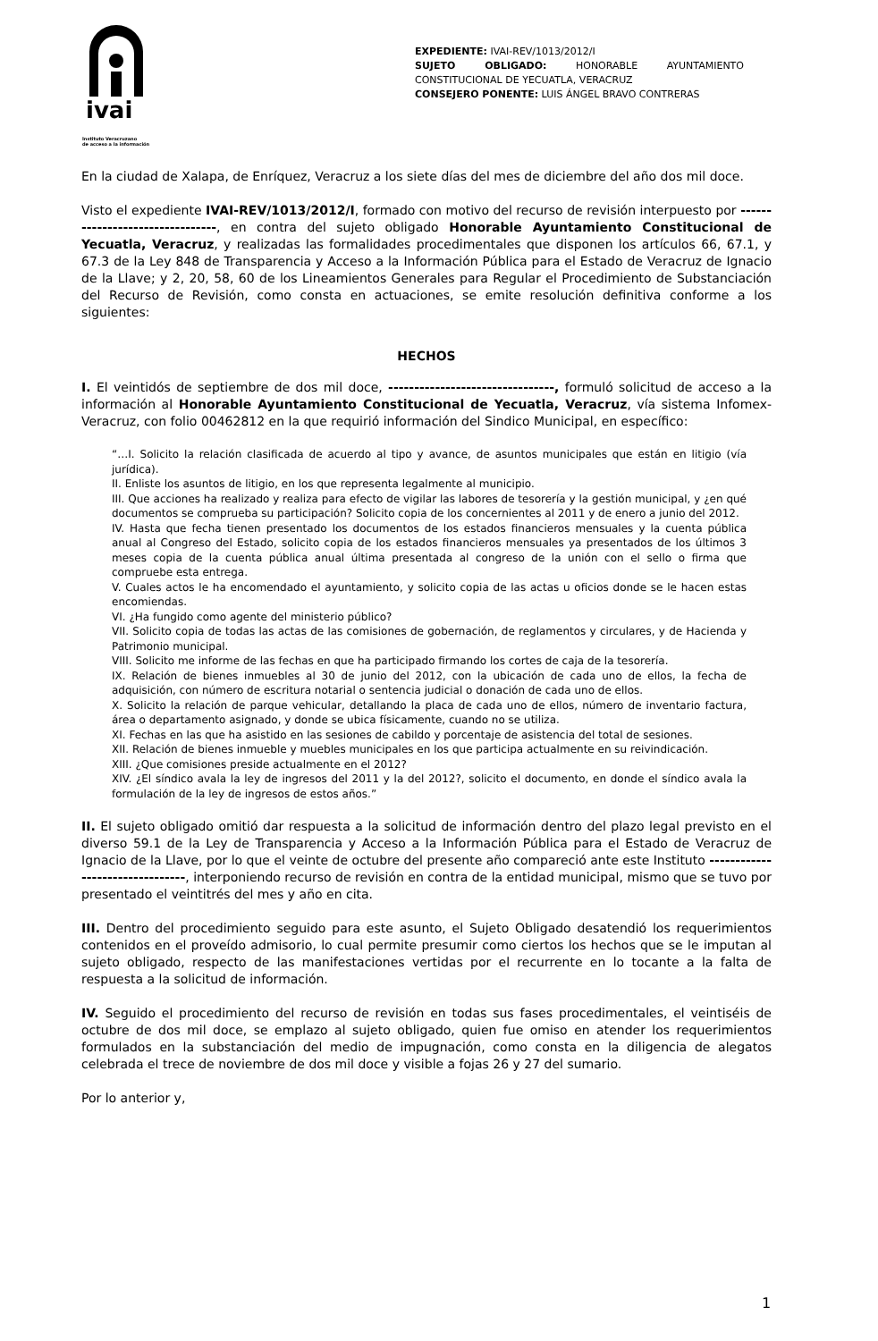ivai
Instituto Veracruzano
de acceso a la información
EXPEDIENTE: IVAI-REV/1013/2012/I
SUJETO OBLIGADO: HONORABLE AYUNTAMIENTO
CONSTITUCIONAL DE YECUATLA, VERACRUZ
CONSEJERO PONENTE: LUIS ÁNGEL BRAVO CONTRERAS
En la ciudad de Xalapa, de Enríquez, Veracruz a los siete días del mes de diciembre del año dos mil doce.
Visto el expediente IVAI-REV/1013/2012/I, formado con motivo del recurso de revisión interpuesto por --------------------------------, en contra del sujeto obligado Honorable Ayuntamiento Constitucional de Yecuatla, Veracruz, y realizadas las formalidades procedimentales que disponen los artículos 66, 67.1, y 67.3 de la Ley 848 de Transparencia y Acceso a la Información Pública para el Estado de Veracruz de Ignacio de la Llave; y 2, 20, 58, 60 de los Lineamientos Generales para Regular el Procedimiento de Substanciación del Recurso de Revisión, como consta en actuaciones, se emite resolución definitiva conforme a los siguientes:
HECHOS
I. El veintidós de septiembre de dos mil doce, --------------------------------, formuló solicitud de acceso a la información al Honorable Ayuntamiento Constitucional de Yecuatla, Veracruz, vía sistema Infomex-Veracruz, con folio 00462812 en la que requirió información del Sindico Municipal, en específico:
“…I. Solicito la relación clasificada de acuerdo al tipo y avance, de asuntos municipales que están en litigio (vía jurídica).
II. Enliste los asuntos de litigio, en los que representa legalmente al municipio.
III. Que acciones ha realizado y realiza para efecto de vigilar las labores de tesorería y la gestión municipal, y ¿en qué documentos se comprueba su participación? Solicito copia de los concernientes al 2011 y de enero a junio del 2012.
IV. Hasta que fecha tienen presentado los documentos de los estados financieros mensuales y la cuenta pública anual al Congreso del Estado, solicito copia de los estados financieros mensuales ya presentados de los últimos 3 meses copia de la cuenta pública anual última presentada al congreso de la unión con el sello o firma que compruebe esta entrega.
V. Cuales actos le ha encomendado el ayuntamiento, y solicito copia de las actas u oficios donde se le hacen estas encomiendas.
VI. ¿Ha fungido como agente del ministerio público?
VII. Solicito copia de todas las actas de las comisiones de gobernación, de reglamentos y circulares, y de Hacienda y Patrimonio municipal.
VIII. Solicito me informe de las fechas en que ha participado firmando los cortes de caja de la tesorería.
IX. Relación de bienes inmuebles al 30 de junio del 2012, con la ubicación de cada uno de ellos, la fecha de adquisición, con número de escritura notarial o sentencia judicial o donación de cada uno de ellos.
X. Solicito la relación de parque vehicular, detallando la placa de cada uno de ellos, número de inventario factura, área o departamento asignado, y donde se ubica físicamente, cuando no se utiliza.
XI. Fechas en las que ha asistido en las sesiones de cabildo y porcentaje de asistencia del total de sesiones.
XII. Relación de bienes inmueble y muebles municipales en los que participa actualmente en su reivindicación.
XIII. ¿Que comisiones preside actualmente en el 2012?
XIV. ¿El síndico avala la ley de ingresos del 2011 y la del 2012?, solicito el documento, en donde el síndico avala la formulación de la ley de ingresos de estos años.”
II. El sujeto obligado omitió dar respuesta a la solicitud de información dentro del plazo legal previsto en el diverso 59.1 de la Ley de Transparencia y Acceso a la Información Pública para el Estado de Veracruz de Ignacio de la Llave, por lo que el veinte de octubre del presente año compareció ante este Instituto --------------------------------, interponiendo recurso de revisión en contra de la entidad municipal, mismo que se tuvo por presentado el veintitrés del mes y año en cita.
III. Dentro del procedimiento seguido para este asunto, el Sujeto Obligado desatendió los requerimientos contenidos en el proveído admisorio, lo cual permite presumir como ciertos los hechos que se le imputan al sujeto obligado, respecto de las manifestaciones vertidas por el recurrente en lo tocante a la falta de respuesta a la solicitud de información.
IV. Seguido el procedimiento del recurso de revisión en todas sus fases procedimentales, el veintiséis de octubre de dos mil doce, se emplazo al sujeto obligado, quien fue omiso en atender los requerimientos formulados en la substanciación del medio de impugnación, como consta en la diligencia de alegatos celebrada el trece de noviembre de dos mil doce y visible a fojas 26 y 27 del sumario.
Por lo anterior y,
1